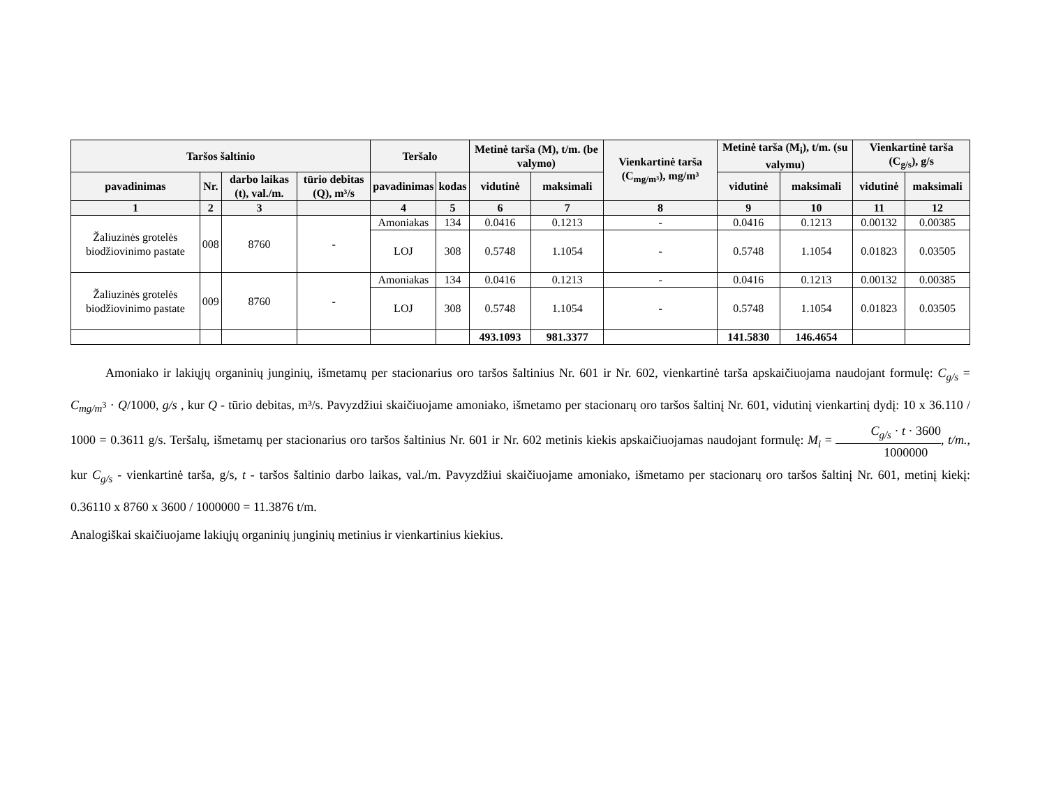| Taršos šaltinio | | | | Teršalo | | Metinė tarša (M), t/m. (be valymo) | | Vienkartinė tarša (C<sub>mg/m³</sub>), mg/m³ | Metinė tarša (M<sub>i</sub>), t/m. (su valymu) | | Vienkartinė tarša (C<sub>g/s</sub>), g/s | |
| --- | --- | --- | --- | --- | --- | --- | --- | --- | --- | --- | --- | --- |
| pavadinimas | Nr. | darbo laikas (t), val./m. | tūrio debitas (Q), m³/s | pavadinimas | kodas | vidutinė | maksimali | | vidutinė | maksimali | vidutinė | maksimali |
| 1 | 2 | 3 | | 4 | 5 | 6 | 7 | 8 | 9 | 10 | 11 | 12 |
| Žaliuzinės grotelės biodžiovinimo pastate | 008 | 8760 | - | Amoniakas | 134 | 0.0416 | 0.1213 | - | 0.0416 | 0.1213 | 0.00132 | 0.00385 |
| | | | | LOJ | 308 | 0.5748 | 1.1054 | - | 0.5748 | 1.1054 | 0.01823 | 0.03505 |
| Žaliuzinės grotelės biodžiovinimo pastate | 009 | 8760 | - | Amoniakas | 134 | 0.0416 | 0.1213 | - | 0.0416 | 0.1213 | 0.00132 | 0.00385 |
| | | | | LOJ | 308 | 0.5748 | 1.1054 | - | 0.5748 | 1.1054 | 0.01823 | 0.03505 |
| | | | | | | 493.1093 | 981.3377 | | 141.5830 | 146.4654 | | |
Amoniako ir lakiųjų organinių junginių, išmetamų per stacionarius oro taršos šaltinius Nr. 601 ir Nr. 602, vienkartinė tarša apskaičiuojama naudojant formulę: C<sub>g/s</sub> = C<sub>mg/m<sup>3</sup></sub> · Q/1000, g/s , kur Q - tūrio debitas, m³/s. Pavyzdžiui skaičiuojame amoniako, išmetamo per stacionarų oro taršos šaltinį Nr. 601, vidutinį vienkartinį dydį: 10 x 36.110 / 1000 = 0.3611 g/s. Teršalų, išmetamų per stacionarius oro taršos šaltinius Nr. 601 ir Nr. 602 metinis kiekis apskaičiuojamas naudojant formulę: M<sub>i</sub> = C<sub>g/s</sub> · t · 3600 1000000, t/m., kur C<sub>g/s</sub> - vienkartinė tarša, g/s, t - taršos šaltinio darbo laikas, val./m. Pavyzdžiui skaičiuojame amoniako, išmetamo per stacionarų oro taršos šaltinį Nr. 601, metinį kiekį: 0.36110 x 8760 x 3600 / 1000000 = 11.3876 t/m.
Analogiškai skaičiuojame lakiųjų organinių junginių metinius ir vienkartinius kiekius.